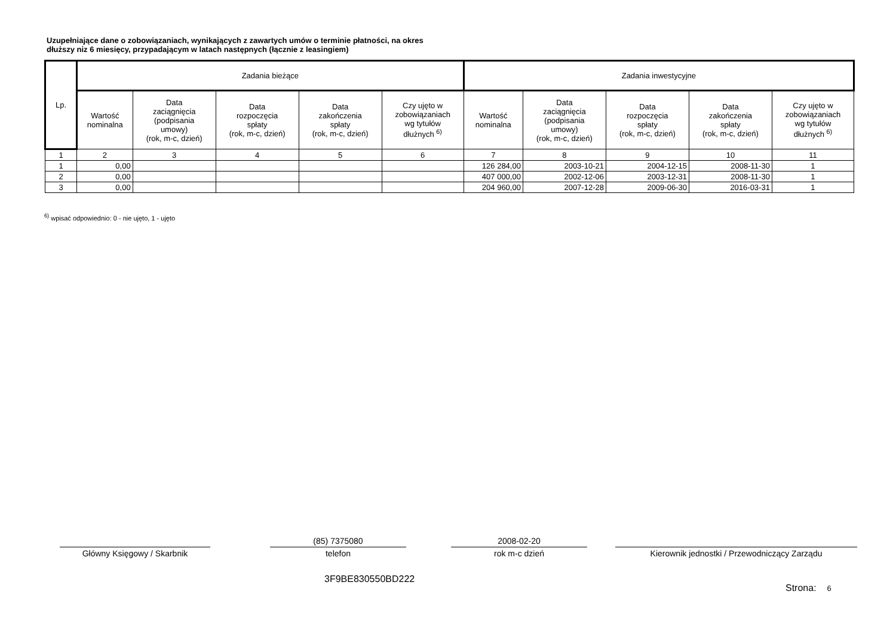Uzupełniające dane o zobowiązaniach, wynikających z zawartych umów o terminie płatności, na okres
dłuższy niz 6 miesięcy, przypadającym w latach następnych (łącznie z leasingiem)
| Lp. | Zadania bieżące | | | | | Zadania inwestycyjne | | | | |
| --- | --- | --- | --- | --- | --- | --- | --- | --- | --- | --- |
| | Wartość nominalna | Data zaciągnięcia (podpisania umowy) (rok, m-c, dzień) | Data rozpoczęcia spłaty (rok, m-c, dzień) | Data zakończenia spłaty (rok, m-c, dzień) | Czy ujęto w zobowiązaniach wg tytułów dłużnych <sup>6)</sup> | Wartość nominalna | Data zaciągnięcia (podpisania umowy) (rok, m-c, dzień) | Data rozpoczęcia spłaty (rok, m-c, dzień) | Data zakończenia spłaty (rok, m-c, dzień) | Czy ujęto w zobowiązaniach wg tytułów dłużnych <sup>6)</sup> |
| 1 | 2 | 3 | 4 | 5 | 6 | 7 | 8 | 9 | 10 | 11 |
| 1 | 0,00 | | | | | 126 284,00 | 2003-10-21 | 2004-12-15 | 2008-11-30 | 1 |
| 2 | 0,00 | | | | | 407 000,00 | 2002-12-06 | 2003-12-31 | 2008-11-30 | 1 |
| 3 | 0,00 | | | | | 204 960,00 | 2007-12-28 | 2009-06-30 | 2016-03-31 | 1 |
<sup>6)</sup> wpisać odpowiednio: 0 - nie ujęto, 1 - ujęto
Główny Księgowy / Skarbnik
(85) 7375080
telefon
2008-02-20
rok m-c dzień
Kierownik jednostki / Przewodniczący Zarządu
3F9BE830550BD222
Strona: 6